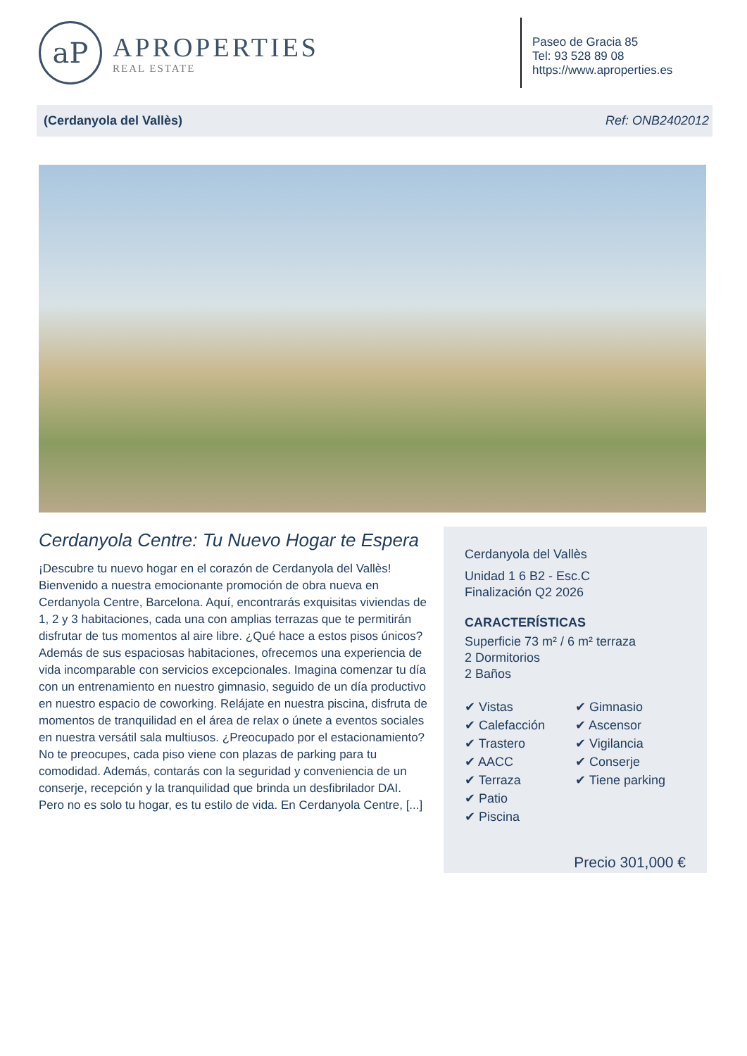aP
APROPERTIES
REAL ESTATE
Paseo de Gracia 85
Tel: 93 528 89 08
https://www.aproperties.es
(Cerdanyola del Vallès) Ref: ONB2402012
Cerdanyola Centre: Tu Nuevo Hogar te Espera
¡Descubre tu nuevo hogar en el corazón de Cerdanyola del Vallès! Bienvenido a nuestra emocionante promoción de obra nueva en Cerdanyola Centre, Barcelona. Aquí, encontrarás exquisitas viviendas de 1, 2 y 3 habitaciones, cada una con amplias terrazas que te permitirán disfrutar de tus momentos al aire libre. ¿Qué hace a estos pisos únicos? Además de sus espaciosas habitaciones, ofrecemos una experiencia de vida incomparable con servicios excepcionales. Imagina comenzar tu día con un entrenamiento en nuestro gimnasio, seguido de un día productivo en nuestro espacio de coworking. Relájate en nuestra piscina, disfruta de momentos de tranquilidad en el área de relax o únete a eventos sociales en nuestra versátil sala multiusos. ¿Preocupado por el estacionamiento? No te preocupes, cada piso viene con plazas de parking para tu comodidad. Además, contarás con la seguridad y conveniencia de un conserje, recepción y la tranquilidad que brinda un desfibrilador DAI. Pero no es solo tu hogar, es tu estilo de vida. En Cerdanyola Centre, [...]
Cerdanyola del Vallès
Unidad 1 6 B2 - Esc.C
Finalización Q2 2026
CARACTERÍSTICAS
Superficie 73 m² / 6 m² terraza
2 Dormitorios
2 Baños
✔ Vistas
✔ Calefacción
✔ Trastero
✔ AACC
✔ Terraza
✔ Patio
✔ Piscina
✔ Gimnasio
✔ Ascensor
✔ Vigilancia
✔ Conserje
✔ Tiene parking
Precio 301,000 €